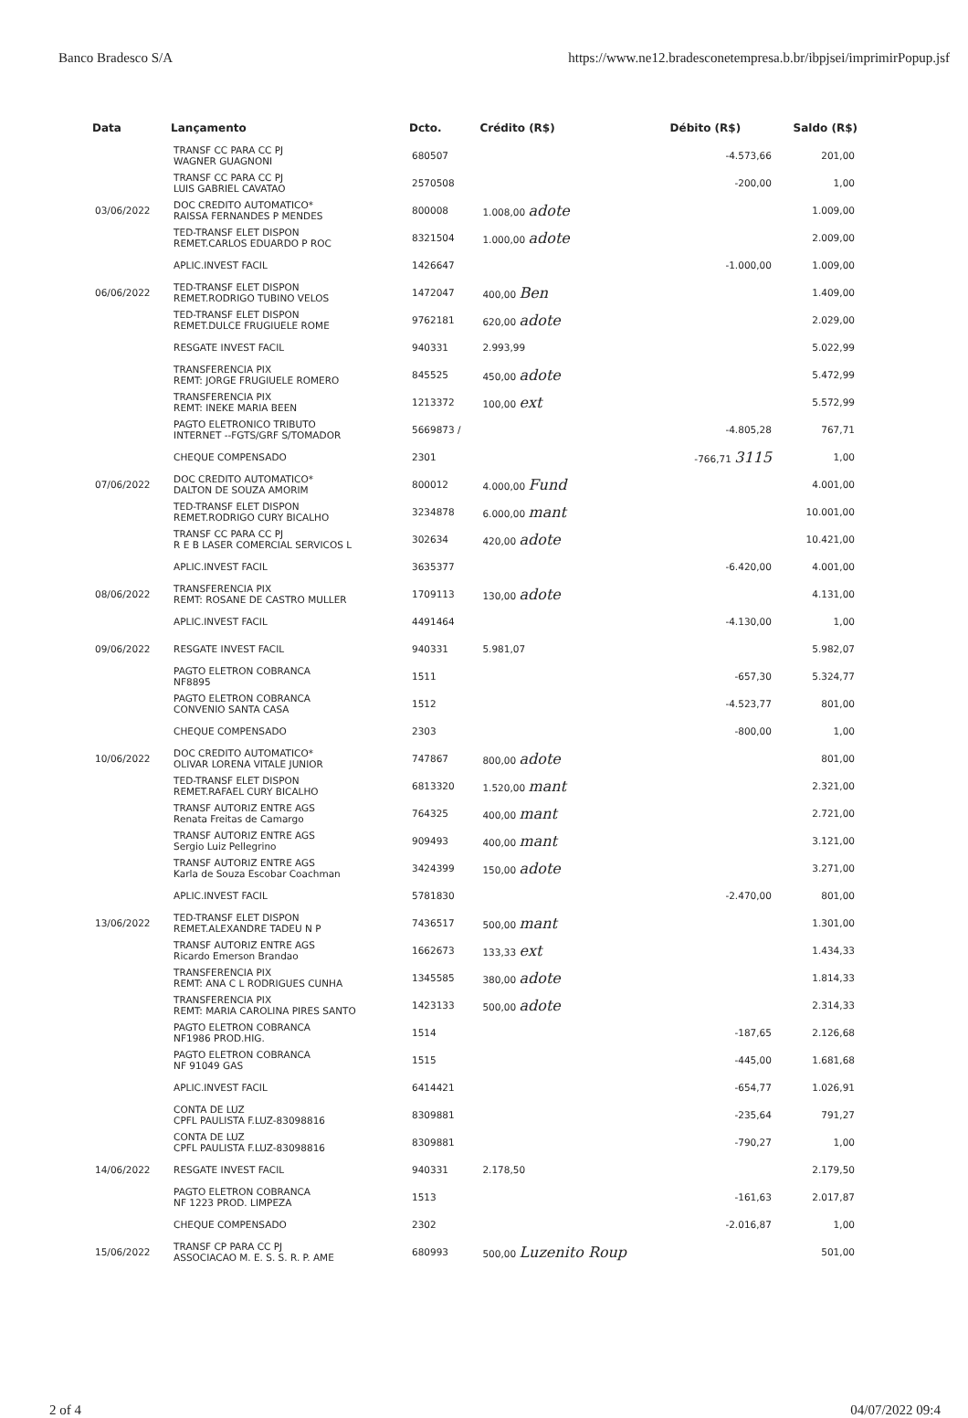Banco Bradesco S/A https://www.ne12.bradesconetempresa.b.br/ibpjsei/imprimirPopup.jsf
| Data | Lançamento | Dcto. | Crédito (R$) | Débito (R$) | Saldo (R$) |
| --- | --- | --- | --- | --- | --- |
| | TRANSF CC PARA CC PJ WAGNER GUAGNONI | 680507 | | -4.573,66 | 201,00 |
| | TRANSF CC PARA CC PJ LUIS GABRIEL CAVATAO | 2570508 | | -200,00 | 1,00 |
| 03/06/2022 | DOC CREDITO AUTOMATICO* RAISSA FERNANDES P MENDES | 800008 | 1.008,00 adote | | 1.009,00 |
| | TED-TRANSF ELET DISPON REMET.CARLOS EDUARDO P ROC | 8321504 | 1.000,00 adote | | 2.009,00 |
| | APLIC.INVEST FACIL | 1426647 | | -1.000,00 | 1.009,00 |
| 06/06/2022 | TED-TRANSF ELET DISPON REMET.RODRIGO TUBINO VELOS | 1472047 | 400,00 Ben | | 1.409,00 |
| | TED-TRANSF ELET DISPON REMET.DULCE FRUGIUELE ROME | 9762181 | 620,00 adote | | 2.029,00 |
| | RESGATE INVEST FACIL | 940331 | 2.993,99 | | 5.022,99 |
| | TRANSFERENCIA PIX REMT: JORGE FRUGIUELE ROMERO | 845525 | 450,00 adote | | 5.472,99 |
| | TRANSFERENCIA PIX REMT: INEKE MARIA BEEN | 1213372 | 100,00 ext | | 5.572,99 |
| | PAGTO ELETRONICO TRIBUTO INTERNET --FGTS/GRF S/TOMADOR | 5669873 / | | -4.805,28 | 767,71 |
| | CHEQUE COMPENSADO | 2301 | | -766,71 3115 | 1,00 |
| 07/06/2022 | DOC CREDITO AUTOMATICO* DALTON DE SOUZA AMORIM | 800012 | 4.000,00 Fund | | 4.001,00 |
| | TED-TRANSF ELET DISPON REMET.RODRIGO CURY BICALHO | 3234878 | 6.000,00 mant | | 10.001,00 |
| | TRANSF CC PARA CC PJ R E B LASER COMERCIAL SERVICOS L | 302634 | 420,00 adote | | 10.421,00 |
| | APLIC.INVEST FACIL | 3635377 | | -6.420,00 | 4.001,00 |
| 08/06/2022 | TRANSFERENCIA PIX REMT: ROSANE DE CASTRO MULLER | 1709113 | 130,00 adote | | 4.131,00 |
| | APLIC.INVEST FACIL | 4491464 | | -4.130,00 | 1,00 |
| 09/06/2022 | RESGATE INVEST FACIL | 940331 | 5.981,07 | | 5.982,07 |
| | PAGTO ELETRON COBRANCA NF8895 | 1511 | | -657,30 | 5.324,77 |
| | PAGTO ELETRON COBRANCA CONVENIO SANTA CASA | 1512 | | -4.523,77 | 801,00 |
| | CHEQUE COMPENSADO | 2303 | | -800,00 | 1,00 |
| 10/06/2022 | DOC CREDITO AUTOMATICO* OLIVAR LORENA VITALE JUNIOR | 747867 | 800,00 adote | | 801,00 |
| | TED-TRANSF ELET DISPON REMET.RAFAEL CURY BICALHO | 6813320 | 1.520,00 mant | | 2.321,00 |
| | TRANSF AUTORIZ ENTRE AGS Renata Freitas de Camargo | 764325 | 400,00 mant | | 2.721,00 |
| | TRANSF AUTORIZ ENTRE AGS Sergio Luiz Pellegrino | 909493 | 400,00 mant | | 3.121,00 |
| | TRANSF AUTORIZ ENTRE AGS Karla de Souza Escobar Coachman | 3424399 | 150,00 adote | | 3.271,00 |
| | APLIC.INVEST FACIL | 5781830 | | -2.470,00 | 801,00 |
| 13/06/2022 | TED-TRANSF ELET DISPON REMET.ALEXANDRE TADEU N P | 7436517 | 500,00 mant | | 1.301,00 |
| | TRANSF AUTORIZ ENTRE AGS Ricardo Emerson Brandao | 1662673 | 133,33 ext | | 1.434,33 |
| | TRANSFERENCIA PIX REMT: ANA C L RODRIGUES CUNHA | 1345585 | 380,00 adote | | 1.814,33 |
| | TRANSFERENCIA PIX REMT: MARIA CAROLINA PIRES SANTO | 1423133 | 500,00 adote | | 2.314,33 |
| | PAGTO ELETRON COBRANCA NF1986 PROD.HIG. | 1514 | | -187,65 | 2.126,68 |
| | PAGTO ELETRON COBRANCA NF 91049 GAS | 1515 | | -445,00 | 1.681,68 |
| | APLIC.INVEST FACIL | 6414421 | | -654,77 | 1.026,91 |
| | CONTA DE LUZ CPFL PAULISTA F.LUZ-83098816 | 8309881 | | -235,64 | 791,27 |
| | CONTA DE LUZ CPFL PAULISTA F.LUZ-83098816 | 8309881 | | -790,27 | 1,00 |
| 14/06/2022 | RESGATE INVEST FACIL | 940331 | 2.178,50 | | 2.179,50 |
| | PAGTO ELETRON COBRANCA NF 1223 PROD. LIMPEZA | 1513 | | -161,63 | 2.017,87 |
| | CHEQUE COMPENSADO | 2302 | | -2.016,87 | 1,00 |
| 15/06/2022 | TRANSF CP PARA CC PJ ASSOCIACAO M. E. S. S. R. P. AME | 680993 | 500,00 Luzenito Roup | | 501,00 |
2 of 4 04/07/2022 09:4